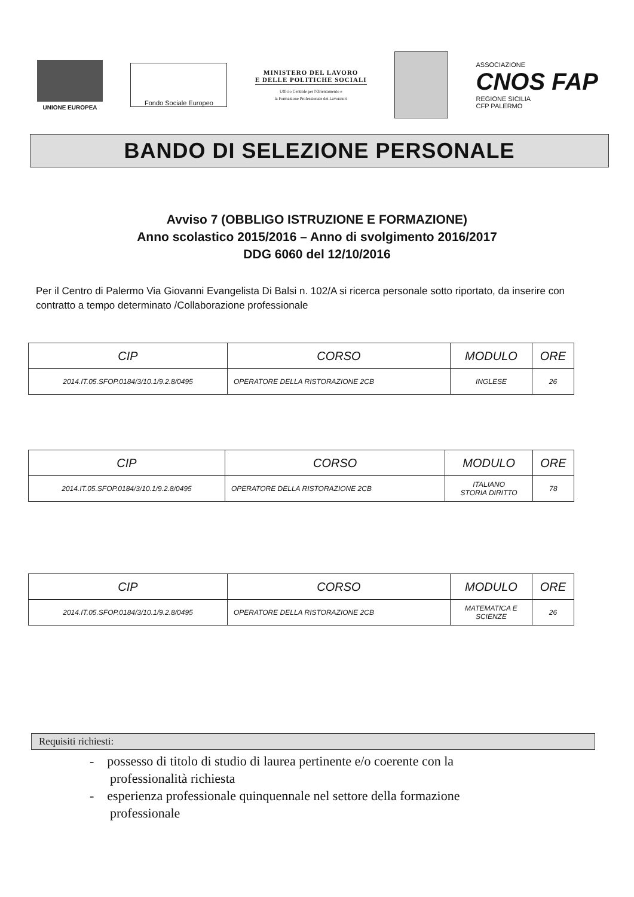UNIONE EUROPEA
Fondo Sociale Europeo
MINISTERO DEL LAVORO
E DELLE POLITICHE SOCIALI
Ufficio Centrale per l'Orientamento e
la Formazione Professionale dei Lavoratori
ASSOCIAZIONE
CNOS FAP
REGIONE SICILIA
CFP PALERMO
BANDO DI SELEZIONE PERSONALE
Avviso 7 (OBBLIGO ISTRUZIONE E FORMAZIONE)
Anno scolastico 2015/2016 – Anno di svolgimento 2016/2017
DDG 6060 del 12/10/2016
Per il Centro di Palermo Via Giovanni Evangelista Di Balsi n. 102/A si ricerca personale sotto riportato, da inserire con contratto a tempo determinato /Collaborazione professionale
| CIP | CORSO | MODULO | ORE |
| --- | --- | --- | --- |
| 2014.IT.05.SFOP.0184/3/10.1/9.2.8/0495 | OPERATORE DELLA RISTORAZIONE 2CB | INGLESE | 26 |
| CIP | CORSO | MODULO | ORE |
| --- | --- | --- | --- |
| 2014.IT.05.SFOP.0184/3/10.1/9.2.8/0495 | OPERATORE DELLA RISTORAZIONE 2CB | ITALIANO STORIA DIRITTO | 78 |
| CIP | CORSO | MODULO | ORE |
| --- | --- | --- | --- |
| 2014.IT.05.SFOP.0184/3/10.1/9.2.8/0495 | OPERATORE DELLA RISTORAZIONE 2CB | MATEMATICA E SCIENZE | 26 |
Requisiti richiesti:
- possesso di titolo di studio di laurea pertinente e/o coerente con la professionalità richiesta
- esperienza professionale quinquennale nel settore della formazione professionale